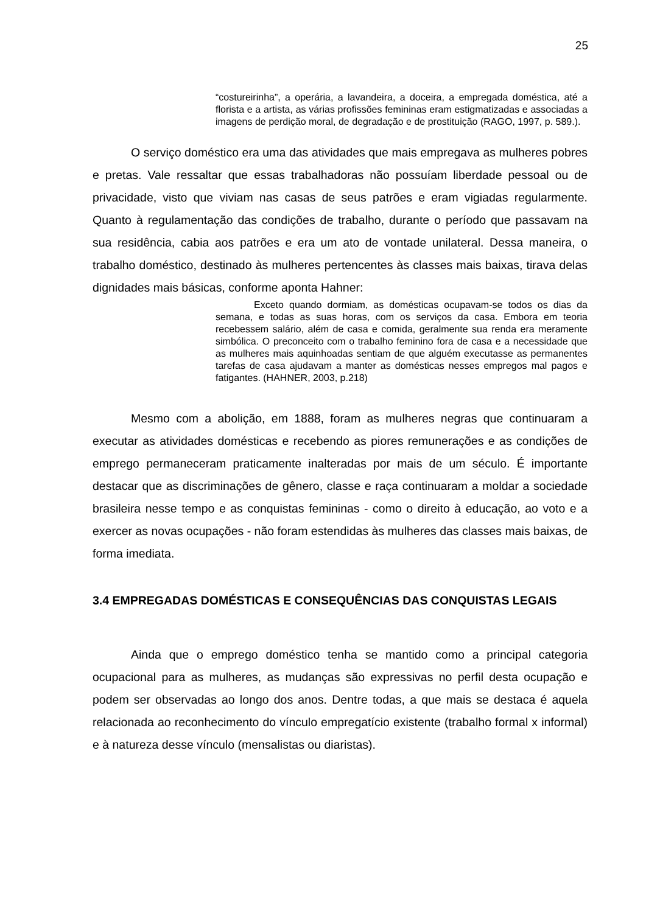25
“costureirinha”, a operária, a lavandeira, a doceira, a empregada doméstica, até a florista e a artista, as várias profissões femininas eram estigmatizadas e associadas a imagens de perdição moral, de degradação e de prostituição (RAGO, 1997, p. 589.).
O serviço doméstico era uma das atividades que mais empregava as mulheres pobres e pretas. Vale ressaltar que essas trabalhadoras não possuíam liberdade pessoal ou de privacidade, visto que viviam nas casas de seus patrões e eram vigiadas regularmente. Quanto à regulamentação das condições de trabalho, durante o período que passavam na sua residência, cabia aos patrões e era um ato de vontade unilateral. Dessa maneira, o trabalho doméstico, destinado às mulheres pertencentes às classes mais baixas, tirava delas dignidades mais básicas, conforme aponta Hahner:
Exceto quando dormiam, as domésticas ocupavam-se todos os dias da semana, e todas as suas horas, com os serviços da casa. Embora em teoria recebessem salário, além de casa e comida, geralmente sua renda era meramente simbólica. O preconceito com o trabalho feminino fora de casa e a necessidade que as mulheres mais aquinhoadas sentiam de que alguém executasse as permanentes tarefas de casa ajudavam a manter as domésticas nesses empregos mal pagos e fatigantes. (HAHNER, 2003, p.218)
Mesmo com a abolição, em 1888, foram as mulheres negras que continuaram a executar as atividades domésticas e recebendo as piores remunerações e as condições de emprego permaneceram praticamente inalteradas por mais de um século. É importante destacar que as discriminações de gênero, classe e raça continuaram a moldar a sociedade brasileira nesse tempo e as conquistas femininas - como o direito à educação, ao voto e a exercer as novas ocupações - não foram estendidas às mulheres das classes mais baixas, de forma imediata.
3.4 EMPREGADAS DOMÉSTICAS E CONSEQUÊNCIAS DAS CONQUISTAS LEGAIS
Ainda que o emprego doméstico tenha se mantido como a principal categoria ocupacional para as mulheres, as mudanças são expressivas no perfil desta ocupação e podem ser observadas ao longo dos anos. Dentre todas, a que mais se destaca é aquela relacionada ao reconhecimento do vínculo empregatício existente (trabalho formal x informal) e à natureza desse vínculo (mensalistas ou diaristas).